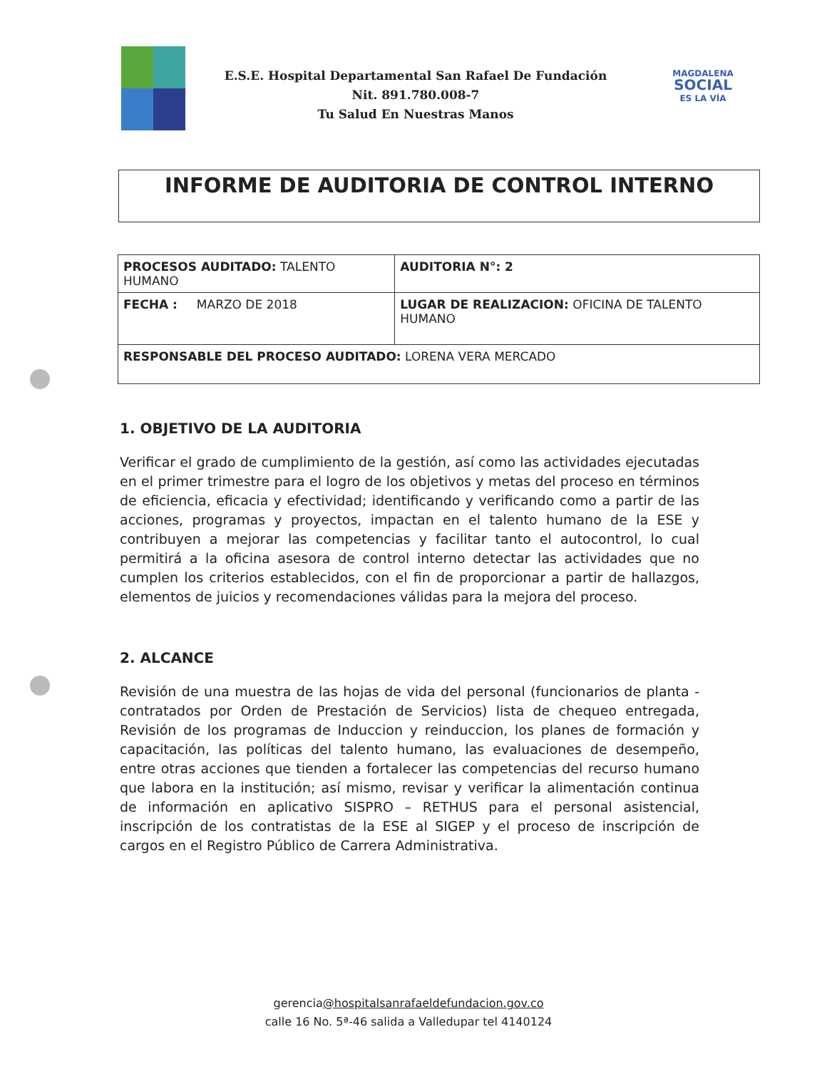E.S.E. Hospital Departamental San Rafael De Fundación
Nit. 891.780.008-7
Tu Salud En Nuestras Manos
MAGDALENA
SOCIAL
ES LA VÍA
INFORME DE AUDITORIA DE CONTROL INTERNO
| PROCESOS AUDITADO: TALENTO HUMANO | | AUDITORIA N°: 2 |
| FECHA : MARZO DE 2018 | LUGAR DE REALIZACION: OFICINA DE TALENTO HUMANO | |
| RESPONSABLE DEL PROCESO AUDITADO: LORENA VERA MERCADO | | |
1. OBJETIVO DE LA AUDITORIA
Verificar el grado de cumplimiento de la gestión, así como las actividades ejecutadas en el primer trimestre para el logro de los objetivos y metas del proceso en términos de eficiencia, eficacia y efectividad; identificando y verificando como a partir de las acciones, programas y proyectos, impactan en el talento humano de la ESE y contribuyen a mejorar las competencias y facilitar tanto el autocontrol, lo cual permitirá a la oficina asesora de control interno detectar las actividades que no cumplen los criterios establecidos, con el fin de proporcionar a partir de hallazgos, elementos de juicios y recomendaciones válidas para la mejora del proceso.
2. ALCANCE
Revisión de una muestra de las hojas de vida del personal (funcionarios de planta - contratados por Orden de Prestación de Servicios) lista de chequeo entregada, Revisión de los programas de Induccion y reinduccion, los planes de formación y capacitación, las políticas del talento humano, las evaluaciones de desempeño, entre otras acciones que tienden a fortalecer las competencias del recurso humano que labora en la institución; así mismo, revisar y verificar la alimentación continua de información en aplicativo SISPRO – RETHUS para el personal asistencial, inscripción de los contratistas de la ESE al SIGEP y el proceso de inscripción de cargos en el Registro Público de Carrera Administrativa.
gerencia@hospitalsanrafaeldefundacion.gov.co
calle 16 No. 5ª-46 salida a Valledupar tel 4140124